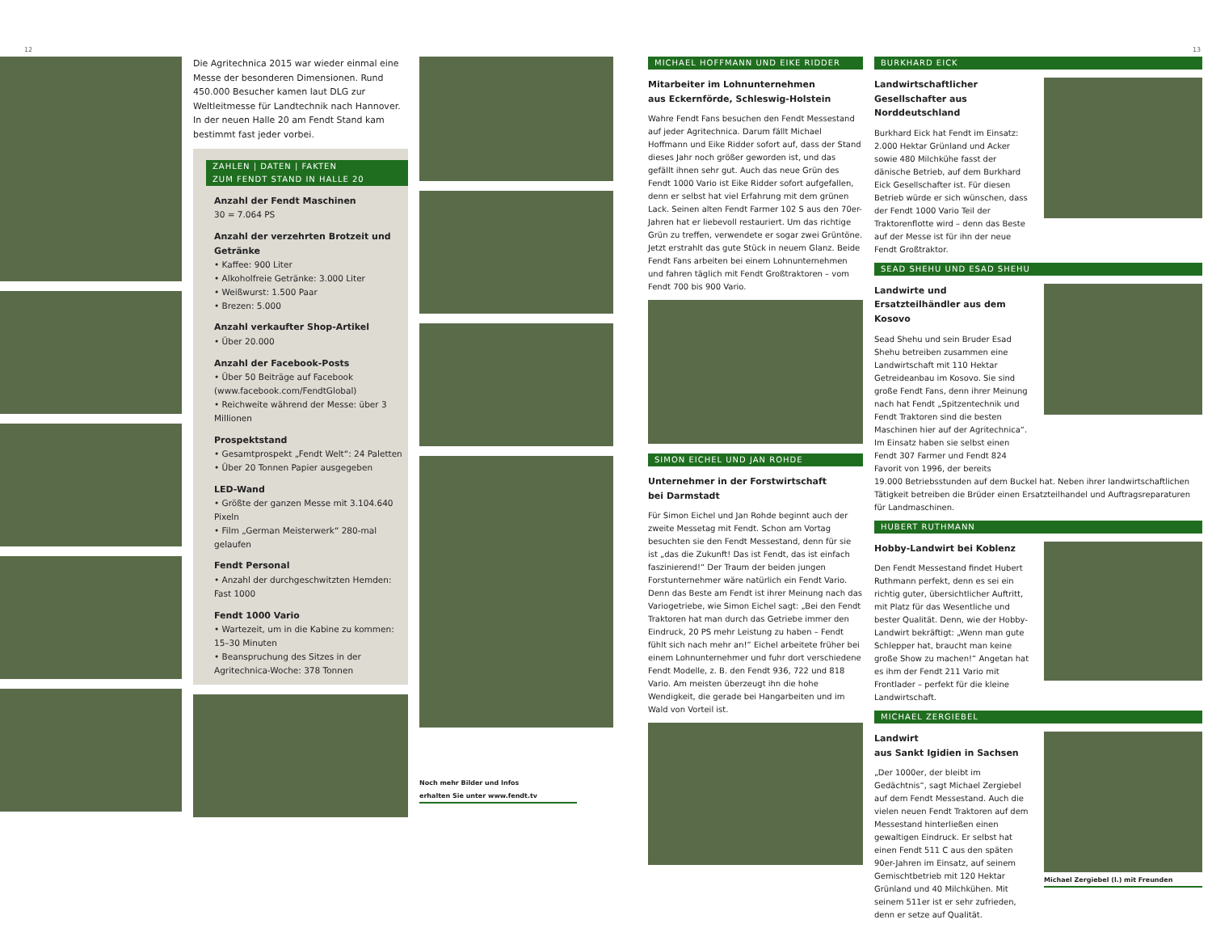12 13
Die Agritechnica 2015 war wieder einmal eine Messe der besonderen Dimensionen. Rund 450.000 Besucher kamen laut DLG zur Weltleitmesse für Landtechnik nach Hannover. In der neuen Halle 20 am Fendt Stand kam bestimmt fast jeder vorbei.
ZAHLEN | DATEN | FAKTEN
ZUM FENDT STAND IN HALLE 20
Anzahl der Fendt Maschinen
30 = 7.064 PS
Anzahl der verzehrten Brotzeit und Getränke
• Kaffee: 900 Liter
• Alkoholfreie Getränke: 3.000 Liter
• Weißwurst: 1.500 Paar
• Brezen: 5.000
Anzahl verkaufter Shop-Artikel
• Über 20.000
Anzahl der Facebook-Posts
• Über 50 Beiträge auf Facebook (www.facebook.com/FendtGlobal)
• Reichweite während der Messe: über 3 Millionen
Prospektstand
• Gesamtprospekt „Fendt Welt“: 24 Paletten
• Über 20 Tonnen Papier ausgegeben
LED-Wand
• Größte der ganzen Messe mit 3.104.640 Pixeln
• Film „German Meisterwerk“ 280-mal gelaufen
Fendt Personal
• Anzahl der durchgeschwitzten Hemden: Fast 1000
Fendt 1000 Vario
• Wartezeit, um in die Kabine zu kommen: 15–30 Minuten
• Beanspruchung des Sitzes in der Agritechnica-Woche: 378 Tonnen
Noch mehr Bilder und Infos
erhalten Sie unter www.fendt.tv
MICHAEL HOFFMANN UND EIKE RIDDER
Mitarbeiter im Lohnunternehmen
aus Eckernförde, Schleswig-Holstein
Wahre Fendt Fans besuchen den Fendt Messestand auf jeder Agritechnica. Darum fällt Michael Hoffmann und Eike Ridder sofort auf, dass der Stand dieses Jahr noch größer geworden ist, und das gefällt ihnen sehr gut. Auch das neue Grün des Fendt 1000 Vario ist Eike Ridder sofort aufgefallen, denn er selbst hat viel Erfahrung mit dem grünen Lack. Seinen alten Fendt Farmer 102 S aus den 70er-Jahren hat er liebevoll restauriert. Um das richtige Grün zu treffen, verwendete er sogar zwei Grüntöne. Jetzt erstrahlt das gute Stück in neuem Glanz. Beide Fendt Fans arbeiten bei einem Lohnunternehmen und fahren täglich mit Fendt Großtraktoren – vom Fendt 700 bis 900 Vario.
SIMON EICHEL UND JAN ROHDE
Unternehmer in der Forstwirtschaft
bei Darmstadt
Für Simon Eichel und Jan Rohde beginnt auch der zweite Messetag mit Fendt. Schon am Vortag besuchten sie den Fendt Messestand, denn für sie ist „das die Zukunft! Das ist Fendt, das ist einfach faszinierend!“ Der Traum der beiden jungen Forstunternehmer wäre natürlich ein Fendt Vario. Denn das Beste am Fendt ist ihrer Meinung nach das Variogetriebe, wie Simon Eichel sagt: „Bei den Fendt Traktoren hat man durch das Getriebe immer den Eindruck, 20 PS mehr Leistung zu haben – Fendt fühlt sich nach mehr an!“ Eichel arbeitete früher bei einem Lohnunternehmer und fuhr dort verschiedene Fendt Modelle, z. B. den Fendt 936, 722 und 818 Vario. Am meisten überzeugt ihn die hohe Wendigkeit, die gerade bei Hangarbeiten und im Wald von Vorteil ist.
BURKHARD EICK
Landwirtschaftlicher Gesellschafter aus Norddeutschland
Burkhard Eick hat Fendt im Einsatz: 2.000 Hektar Grünland und Acker sowie 480 Milchkühe fasst der dänische Betrieb, auf dem Burkhard Eick Gesellschafter ist. Für diesen Betrieb würde er sich wünschen, dass der Fendt 1000 Vario Teil der Traktorenflotte wird – denn das Beste auf der Messe ist für ihn der neue Fendt Großtraktor.
SEAD SHEHU UND ESAD SHEHU
Landwirte und Ersatzteilhändler aus dem Kosovo
Sead Shehu und sein Bruder Esad Shehu betreiben zusammen eine Landwirtschaft mit 110 Hektar Getreideanbau im Kosovo. Sie sind große Fendt Fans, denn ihrer Meinung nach hat Fendt „Spitzentechnik und Fendt Traktoren sind die besten Maschinen hier auf der Agritechnica“. Im Einsatz haben sie selbst einen Fendt 307 Farmer und Fendt 824 Favorit von 1996, der bereits
19.000 Betriebsstunden auf dem Buckel hat. Neben ihrer landwirtschaftlichen Tätigkeit betreiben die Brüder einen Ersatzteilhandel und Auftragsreparaturen für Landmaschinen.
HUBERT RUTHMANN
Hobby-Landwirt bei Koblenz
Den Fendt Messestand findet Hubert Ruthmann perfekt, denn es sei ein richtig guter, übersichtlicher Auftritt, mit Platz für das Wesentliche und bester Qualität. Denn, wie der Hobby-Landwirt bekräftigt: „Wenn man gute Schlepper hat, braucht man keine große Show zu machen!“ Angetan hat es ihm der Fendt 211 Vario mit Frontlader – perfekt für die kleine Landwirtschaft.
MICHAEL ZERGIEBEL
Landwirt
aus Sankt Igidien in Sachsen
„Der 1000er, der bleibt im Gedächtnis“, sagt Michael Zergiebel auf dem Fendt Messestand. Auch die vielen neuen Fendt Traktoren auf dem Messestand hinterließen einen gewaltigen Eindruck. Er selbst hat einen Fendt 511 C aus den späten 90er-Jahren im Einsatz, auf seinem Gemischtbetrieb mit 120 Hektar Grünland und 40 Milchkühen. Mit seinem 511er ist er sehr zufrieden, denn er setze auf Qualität.
Michael Zergiebel (l.) mit Freunden